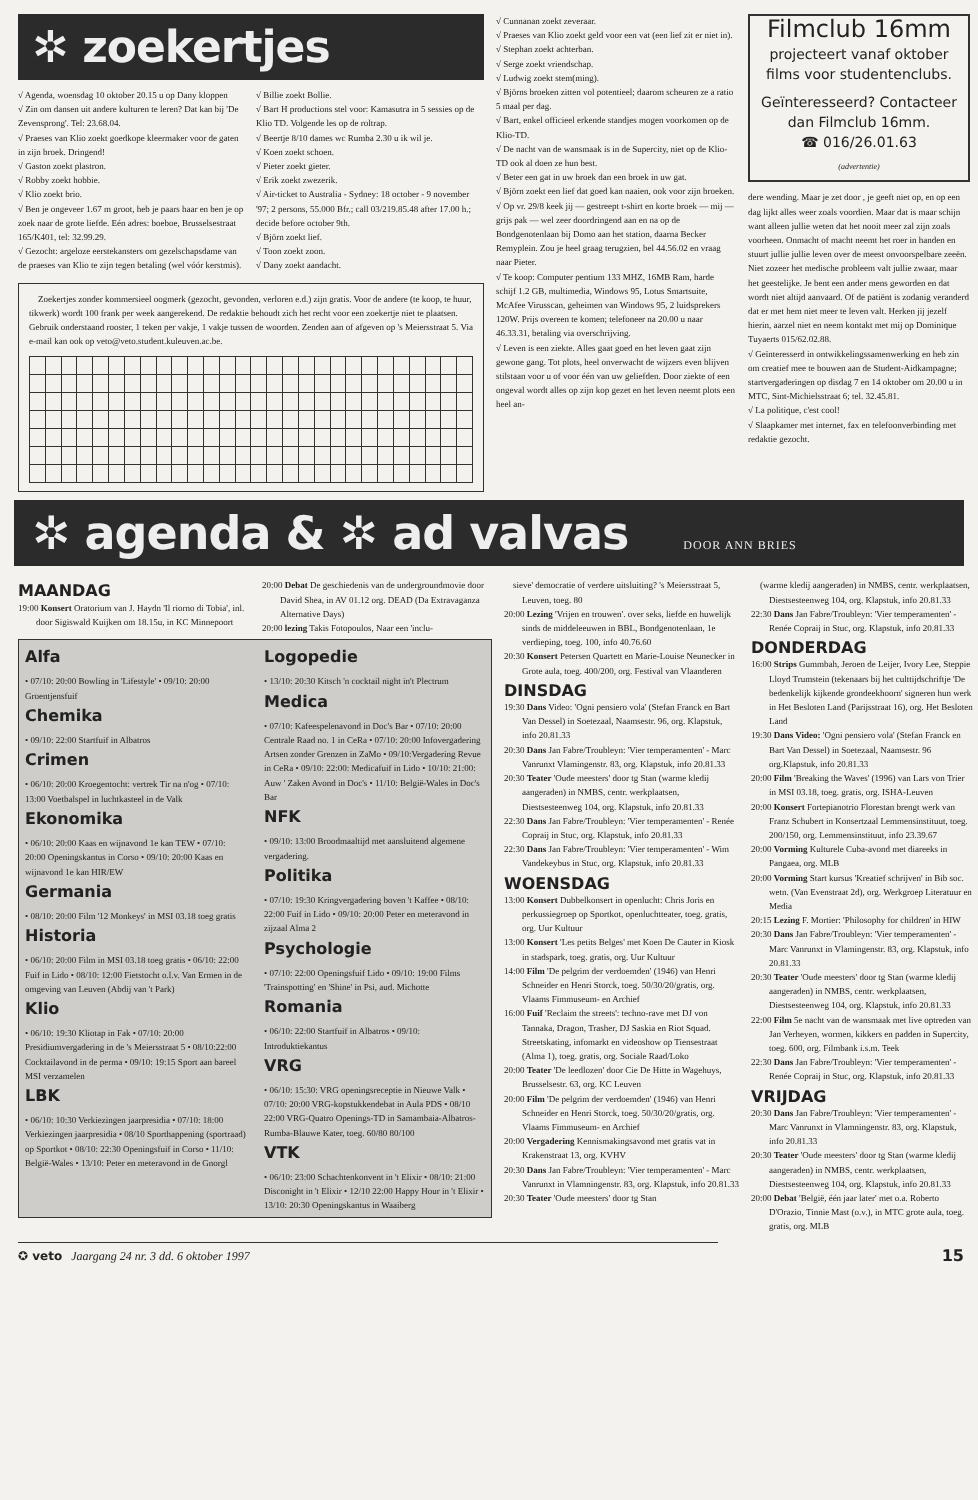✲ zoekertjes
√ Agenda, woensdag 10 oktober 20.15 u op Dany kloppen
√ Zin om dansen uit andere kulturen te leren? Dat kan bij 'De Zevensprong'. Tel: 23.68.04.
√ Praeses van Klio zoekt goedkope kleermaker voor de gaten in zijn broek. Dringend!
√ Gaston zoekt plastron.
√ Robby zoekt hobbie.
√ Klio zoekt brio.
√ Ben je ongeveer 1.67 m groot, heb je paars haar en ben je op zoek naar de grote liefde. Eén adres: boeboe, Brusselsestraat 165/K401, tel: 32.99.29.
√ Gezocht: argeloze eerstekansters om gezelschapsdame van de praeses van Klio te zijn tegen betaling (wel vóór kerstmis).
√ Billie zoekt Bollie.
√ Bart H productions stel voor: Kamasutra in 5 sessies op de Klio TD. Volgende les op de roltrap.
√ Beertje 8/10 dames wc Rumba 2.30 u ik wil je.
√ Koen zoekt schoen.
√ Pieter zoekt gieter.
√ Erik zoekt zwezerik.
√ Air-ticket to Australia - Sydney: 18 october - 9 november '97; 2 persons, 55.000 Bfr.; call 03/219.85.48 after 17.00 h.; decide before october 9th.
√ Björn zoekt lief.
√ Toon zoekt zoon.
√ Dany zoekt aandacht.
Zoekertjes zonder kommersieel oogmerk (gezocht, gevonden, verloren e.d.) zijn gratis. Voor de andere (te koop, te huur, tikwerk) wordt 100 frank per week aangerekend. De redaktie behoudt zich het recht voor een zoekertje niet te plaatsen. Gebruik onderstaand rooster, 1 teken per vakje, 1 vakje tussen de woorden. Zenden aan of afgeven op 's Meiersstraat 5. Via e-mail kan ook op veto@veto.student.kuleuven.ac.be.
√ Cunnanan zoekt zeveraar.
√ Praeses van Klio zoekt geld voor een vat (een lief zit er niet in).
√ Stephan zoekt achterban.
√ Serge zoekt vriendschap.
√ Ludwig zoekt stem(ming).
√ Björns broeken zitten vol potentieel; daarom scheuren ze a ratio 5 maal per dag.
√ Bart, enkel officieel erkende standjes mogen voorkomen op de Klio-TD.
√ De nacht van de wansmaak is in de Supercity, niet op de Klio-TD ook al doen ze hun best.
√ Beter een gat in uw broek dan een broek in uw gat.
√ Björn zoekt een lief dat goed kan naaien, ook voor zijn broeken.
√ Op vr. 29/8 keek jij — gestreept t-shirt en korte broek — mij — grijs pak — wel zeer doordringend aan en na op de Bondgenotenlaan bij Domo aan het station, daarna Becker Remyplein. Zou je heel graag terugzien, bel 44.56.02 en vraag naar Pieter.
√ Te koop: Computer pentium 133 MHZ, 16MB Ram, harde schijf 1.2 GB, multimedia, Windows 95, Lotus Smartsuite, McAfee Virusscan, geheimen van Windows 95, 2 luidsprekers 120W. Prijs overeen te komen; telefoneer na 20.00 u naar 46.33.31, betaling via overschrijving.
√ Leven is een ziekte. Alles gaat goed en het leven gaat zijn gewone gang. Tot plots, heel onverwacht de wijzers even blijven stilstaan voor u of voor één van uw geliefden. Door ziekte of een ongeval wordt alles op zijn kop gezet en het leven neemt plots een heel an-
Filmclub 16mm
projecteert vanaf oktober films voor studentenclubs.
Geïnteresseerd? Contacteer dan Filmclub 16mm.
☎ 016/26.01.63
(advertentie)
dere wending. Maar je zet door , je geeft niet op, en op een dag lijkt alles weer zoals voordien. Maar dat is maar schijn want alleen jullie weten dat het nooit meer zal zijn zoals voorheen. Onmacht of macht neemt het roer in handen en stuurt jullie jullie leven over de meest onvoorspelbare zeeën. Niet zozeer het medische probleem valt jullie zwaar, maar het geestelijke. Je bent een ander mens geworden en dat wordt niet altijd aanvaard. Of de patiënt is zodanig veranderd dat er met hem niet meer te leven valt. Herken jij jezelf hierin, aarzel niet en neem kontakt met mij op Dominique Tuyaerts 015/62.02.88.
√ Geïnteresserd in ontwikkelingssamenwerking en heb zin om creatief mee te bouwen aan de Student-Aidkampagne; startvergaderingen op disdag 7 en 14 oktober om 20.00 u in MTC, Sint-Michielsstraat 6; tel. 32.45.81.
√ La politique, c'est cool!
√ Slaapkamer met internet, fax en telefoonverbinding met redaktie gezocht.
✲ agenda & ✲ ad valvas DOOR ANN BRIES
MAANDAG
19:00 Konsert Oratorium van J. Haydn 'Il riorno di Tobia', inl. door Sigiswald Kuijken om 18.15u, in KC Minnepoort
20:00 Debat De geschiedenis van de undergroundmovie door David Shea, in AV 01.12 org. DEAD (Da Extravaganza Alternative Days)
20:00 lezing Takis Fotopoulos, Naar een 'inclu-
Alfa
• 07/10: 20:00 Bowling in 'Lifestyle' • 09/10: 20:00 Groentjensfuif
Chemika
• 09/10: 22:00 Startfuif in Albatros
Crimen
• 06/10: 20:00 Kroegentocht: vertrek Tir na n'og • 07/10: 13:00 Voetbalspel in luchtkasteel in de Valk
Ekonomika
• 06/10: 20:00 Kaas en wijnavond 1e kan TEW • 07/10: 20:00 Openingskantus in Corso • 09/10: 20:00 Kaas en wijnavond 1e kan HIR/EW
Germania
• 08/10: 20:00 Film '12 Monkeys' in MSI 03.18 toeg gratis
Historia
• 06/10: 20:00 Film in MSI 03.18 toeg gratis • 06/10: 22:00 Fuif in Lido • 08/10: 12:00 Fietstocht o.l.v. Van Ermen in de omgeving van Leuven (Abdij van 't Park)
Klio
• 06/10: 19:30 Kliotap in Fak • 07/10: 20:00 Presidiumvergadering in de 's Meiersstraat 5 • 08/10:22:00 Cocktailavond in de perma • 09/10: 19:15 Sport aan bareel MSI verzamelen
LBK
• 06/10: 10:30 Verkiezingen jaarpresidia • 07/10: 18:00 Verkiezingen jaarpresidia • 08/10 Sporthappening (sportraad) op Sportkot • 08/10: 22:30 Openingsfuif in Corso • 11/10: België-Wales • 13/10: Peter en meteravond in de Gnorgl
Logopedie
• 13/10: 20:30 Kitsch 'n cocktail night in't Plectrum
Medica
• 07/10: Kafeespelenavond in Doc's Bar • 07/10: 20:00 Centrale Raad no. 1 in CeRa • 07/10: 20:00 Infovergadering Artsen zonder Grenzen in ZaMo • 09/10:Vergadering Revue in CeRa • 09/10: 22:00: Medicafuif in Lido • 10/10: 21:00: Auw ' Zaken Avond in Doc's • 11/10: België-Wales in Doc's Bar
NFK
• 09/10: 13:00 Broodmaaltijd met aansluitend algemene vergadering.
Politika
• 07/10: 19:30 Kringvergadering boven 't Kaffee • 08/10: 22:00 Fuif in Lido • 09/10: 20:00 Peter en meteravond in zijzaal Alma 2
Psychologie
• 07/10: 22:00 Openingsfuif Lido • 09/10: 19:00 Films 'Trainspotting' en 'Shine' in Psi, aud. Michotte
Romania
• 06/10: 22:00 Startfuif in Albatros • 09/10: Introduktiekantus
VRG
• 06/10: 15:30: VRG openingsreceptie in Nieuwe Valk • 07/10: 20:00 VRG-kopstukkendebat in Aula PDS • 08/10 22:00 VRG-Quatro Openings-TD in Samambaia-Albatros-Rumba-Blauwe Kater, toeg. 60/80 80/100
VTK
• 06/10: 23:00 Schachtenkonvent in 't Elixir • 08/10: 21:00 Disconight in 't Elixir • 12/10 22:00 Happy Hour in 't Elixir • 13/10: 20:30 Openingskantus in Waaiberg
sieve' democratie of verdere uitsluiting? 's Meiersstraat 5, Leuven, toeg. 80
20:00 Lezing 'Vrijen en trouwen'. over seks, liefde en huwelijk sinds de middeleeuwen in BBL, Bondgenotenlaan, 1e verdieping, toeg. 100, info 40.76.60
20:30 Konsert Petersen Quartett en Marie-Louise Neunecker in Grote aula, toeg. 400/200, org. Festival van Vlaanderen
DINSDAG
19:30 Dans Video: 'Ogni pensiero vola' (Stefan Franck en Bart Van Dessel) in Soetezaal, Naamsestr. 96, org. Klapstuk, info 20.81.33
20:30 Dans Jan Fabre/Troubleyn: 'Vier temperamenten' - Marc Vanrunxt Vlamingenstr. 83, org. Klapstuk, info 20.81.33
20:30 Teater 'Oude meesters' door tg Stan (warme kledij aangeraden) in NMBS, centr. werkplaatsen, Diestsesteenweg 104, org. Klapstuk, info 20.81.33
22:30 Dans Jan Fabre/Troubleyn: 'Vier temperamenten' - Renée Copraij in Stuc, org. Klapstuk, info 20.81.33
22:30 Dans Jan Fabre/Troubleyn: 'Vier temperamenten' - Wim Vandekeybus in Stuc, org. Klapstuk, info 20.81.33
WOENSDAG
13:00 Konsert Dubbelkonsert in openlucht: Chris Joris en perkussiegroep op Sportkot, openluchtteater, toeg. gratis, org. Uur Kultuur
13:00 Konsert 'Les petits Belges' met Koen De Cauter in Kiosk in stadspark, toeg. gratis, org. Uur Kultuur
14:00 Film 'De pelgrim der verdoemden' (1946) van Henri Schneider en Henri Storck, toeg. 50/30/20/gratis, org. Vlaams Fimmuseum- en Archief
16:00 Fuif 'Reclaim the streets': techno-rave met DJ von Tannaka, Dragon, Trasher, DJ Saskia en Riot Squad. Streetskating, infomarkt en videoshow op Tiensestraat (Alma 1), toeg. gratis, org. Sociale Raad/Loko
20:00 Teater 'De leedlozen' door Cie De Hitte in Wagehuys, Brusselsestr. 63, org. KC Leuven
20:00 Film 'De pelgrim der verdoemden' (1946) van Henri Schneider en Henri Storck, toeg. 50/30/20/gratis, org. Vlaams Fimmuseum- en Archief
20:00 Vergadering Kennismakingsavond met gratis vat in Krakenstraat 13, org. KVHV
20:30 Dans Jan Fabre/Troubleyn: 'Vier temperamenten' - Marc Vanrunxt in Vlamningenstr. 83, org. Klapstuk, info 20.81.33
20:30 Teater 'Oude meesters' door tg Stan
(warme kledij aangeraden) in NMBS, centr. werkplaatsen, Diestsesteenweg 104, org. Klapstuk, info 20.81.33
22:30 Dans Jan Fabre/Troubleyn: 'Vier temperamenten' - Renée Copraij in Stuc, org. Klapstuk, info 20.81.33
DONDERDAG
16:00 Strips Gummbah, Jeroen de Leijer, Ivory Lee, Steppie Lloyd Trumstein (tekenaars bij het culttijdschriftje 'De bedenkelijk kijkende grondeekhoorn' signeren hun werk in Het Besloten Land (Parijsstraat 16), org. Het Besloten Land
19:30 Dans Video: 'Ogni pensiero vola' (Stefan Franck en Bart Van Dessel) in Soetezaal, Naamsestr. 96 org.Klapstuk, info 20.81.33
20:00 Film 'Breaking the Waves' (1996) van Lars von Trier in MSI 03.18, toeg. gratis, org. ISHA-Leuven
20:00 Konsert Fortepianotrio Florestan brengt werk van Franz Schubert in Konsertzaal Lemmensinstituut, toeg. 200/150, org. Lemmensinstituut, info 23.39.67
20:00 Vorming Kulturele Cuba-avond met diareeks in Pangaea, org. MLB
20:00 Vorming Start kursus 'Kreatief schrijven' in Bib soc. wetn. (Van Evenstraat 2d), org. Werkgroep Literatuur en Media
20:15 Lezing F. Mortier: 'Philosophy for children' in HIW
20:30 Dans Jan Fabre/Troubleyn: 'Vier temperamenten' - Marc Vanrunxt in Vlamingenstr. 83, org. Klapstuk, info 20.81.33
20:30 Teater 'Oude meesters' door tg Stan (warme kledij aangeraden) in NMBS, centr. werkplaatsen, Diestsesteenweg 104, org. Klapstuk, info 20.81.33
22:00 Film 5e nacht van de wansmaak met live optreden van Jan Verheyen, wormen, kikkers en padden in Supercity, toeg. 600, org. Filmbank i.s.m. Teek
22:30 Dans Jan Fabre/Troubleyn: 'Vier temperamenten' - Renée Copraij in Stuc, org. Klapstuk, info 20.81.33
VRIJDAG
20:30 Dans Jan Fabre/Troubleyn: 'Vier temperamenten' - Marc Vanrunxt in Vlamningenstr. 83, org. Klapstuk, info 20.81.33
20:30 Teater 'Oude meesters' door tg Stan (warme kledij aangeraden) in NMBS, centr. werkplaatsen, Diestsesteenweg 104, org. Klapstuk, info 20.81.33
20:00 Debat 'België, één jaar later' met o.a. Roberto D'Orazio, Tinnie Mast (o.v.), in MTC grote aula, toeg. gratis, org. MLB
✪ veto Jaargang 24 nr. 3 dd. 6 oktober 1997
15